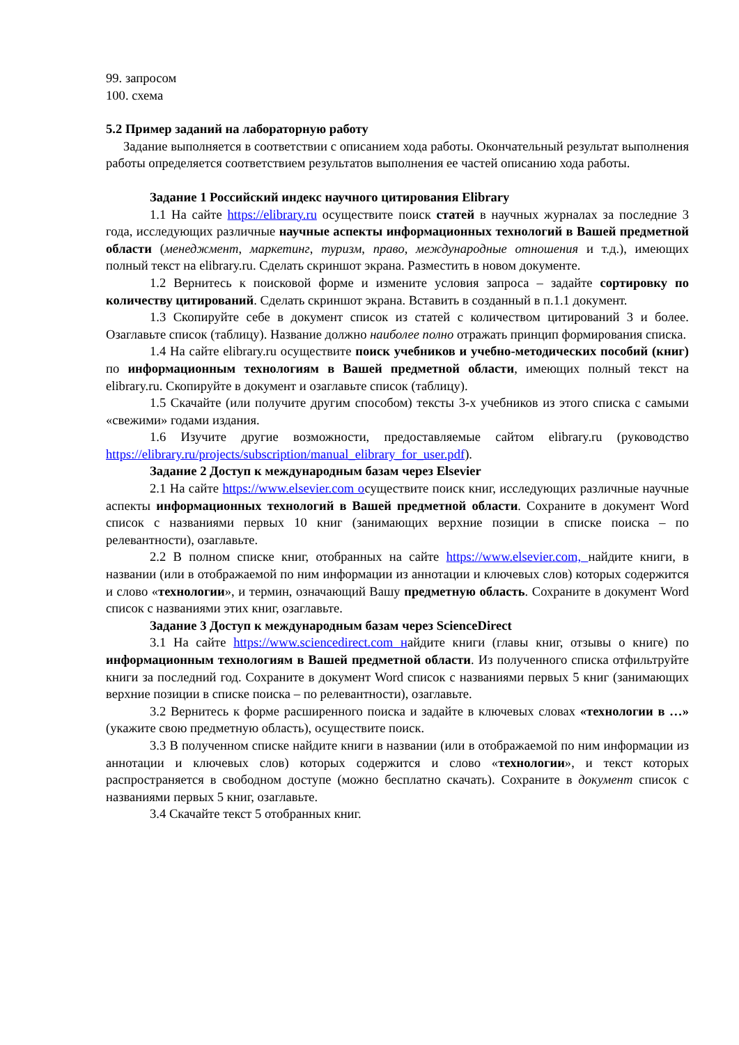99. запросом
100. схема
5.2 Пример заданий на лабораторную работу
Задание выполняется в соответствии с описанием хода работы. Окончательный результат выполнения работы определяется соответствием результатов выполнения ее частей описанию хода работы.
Задание 1 Российский индекс научного цитирования Elibrary
1.1 На сайте https://elibrary.ru осуществите поиск статей в научных журналах за последние 3 года, исследующих различные научные аспекты информационных технологий в Вашей предметной области (менеджмент, маркетинг, туризм, право, международные отношения и т.д.), имеющих полный текст на elibrary.ru. Сделать скриншот экрана. Разместить в новом документе.
1.2 Вернитесь к поисковой форме и измените условия запроса – задайте сортировку по количеству цитирований. Сделать скриншот экрана. Вставить в созданный в п.1.1 документ.
1.3 Скопируйте себе в документ список из статей с количеством цитирований 3 и более. Озаглавьте список (таблицу). Название должно наиболее полно отражать принцип формирования списка.
1.4 На сайте elibrary.ru осуществите поиск учебников и учебно-методических пособий (книг) по информационным технологиям в Вашей предметной области, имеющих полный текст на elibrary.ru. Скопируйте в документ и озаглавьте список (таблицу).
1.5 Скачайте (или получите другим способом) тексты 3-х учебников из этого списка с самыми «свежими» годами издания.
1.6 Изучите другие возможности, предоставляемые сайтом elibrary.ru (руководство https://elibrary.ru/projects/subscription/manual_elibrary_for_user.pdf).
Задание 2 Доступ к международным базам через Elsevier
2.1 На сайте https://www.elsevier.com осуществите поиск книг, исследующих различные научные аспекты информационных технологий в Вашей предметной области. Сохраните в документ Word список с названиями первых 10 книг (занимающих верхние позиции в списке поиска – по релевантности), озаглавьте.
2.2 В полном списке книг, отобранных на сайте https://www.elsevier.com, найдите книги, в названии (или в отображаемой по ним информации из аннотации и ключевых слов) которых содержится и слово «технологии», и термин, означающий Вашу предметную область. Сохраните в документ Word список с названиями этих книг, озаглавьте.
Задание 3 Доступ к международным базам через ScienceDirect
3.1 На сайте https://www.sciencedirect.com найдите книги (главы книг, отзывы о книге) по информационным технологиям в Вашей предметной области. Из полученного списка отфильтруйте книги за последний год. Сохраните в документ Word список с названиями первых 5 книг (занимающих верхние позиции в списке поиска – по релевантности), озаглавьте.
3.2 Вернитесь к форме расширенного поиска и задайте в ключевых словах «технологии в …» (укажите свою предметную область), осуществите поиск.
3.3 В полученном списке найдите книги в названии (или в отображаемой по ним информации из аннотации и ключевых слов) которых содержится и слово «технологии», и текст которых распространяется в свободном доступе (можно бесплатно скачать). Сохраните в документ список с названиями первых 5 книг, озаглавьте.
3.4 Скачайте текст 5 отобранных книг.